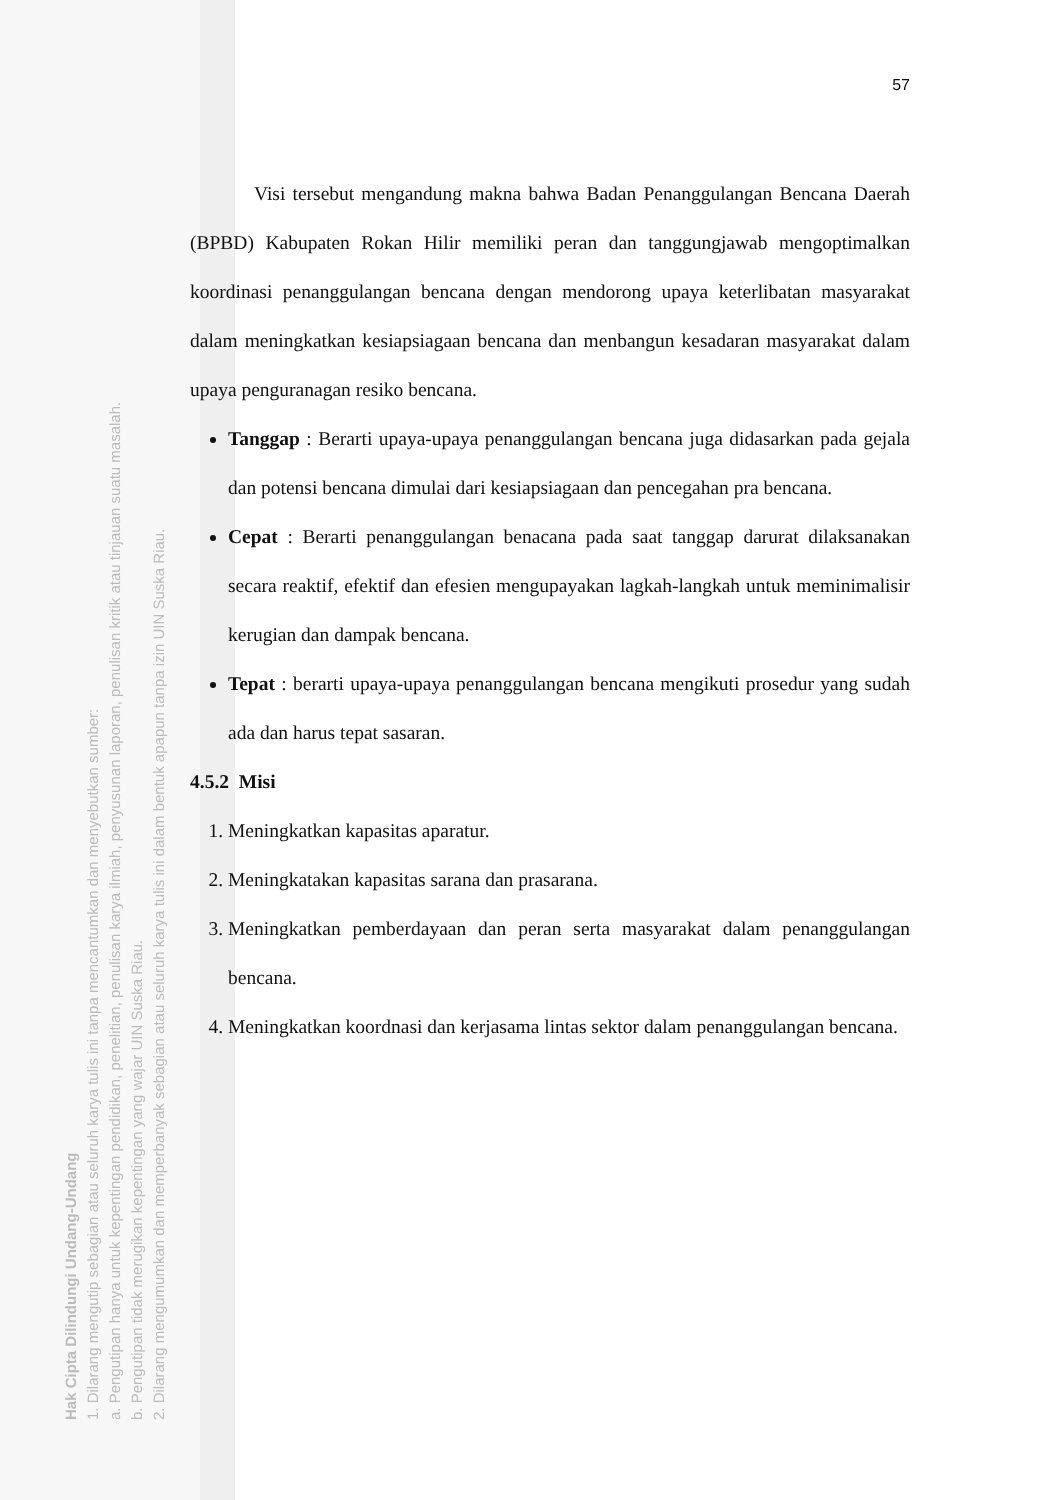Hak Cipta Dilindungi Undang-Undang
1. Dilarang mengutip sebagian atau seluruh karya tulis ini tanpa mencantumkan dan menyebutkan sumber:
a. Pengutipan hanya untuk kepentingan pendidikan, penelitian, penulisan karya ilmiah, penyusunan laporan, penulisan kritik atau tinjauan suatu masalah.
b. Pengutipan tidak merugikan kepentingan yang wajar UIN Suska Riau.
2. Dilarang mengumumkan dan memperbanyak sebagian atau seluruh karya tulis ini dalam bentuk apapun tanpa izin UIN Suska Riau.
57
Visi tersebut mengandung makna bahwa Badan Penanggulangan Bencana Daerah (BPBD) Kabupaten Rokan Hilir memiliki peran dan tanggungjawab mengoptimalkan koordinasi penanggulangan bencana dengan mendorong upaya keterlibatan masyarakat dalam meningkatkan kesiapsiagaan bencana dan menbangun kesadaran masyarakat dalam upaya penguranagan resiko bencana.
Tanggap : Berarti upaya-upaya penanggulangan bencana juga didasarkan pada gejala dan potensi bencana dimulai dari kesiapsiagaan dan pencegahan pra bencana.
Cepat : Berarti penanggulangan benacana pada saat tanggap darurat dilaksanakan secara reaktif, efektif dan efesien mengupayakan lagkah-langkah untuk meminimalisir kerugian dan dampak bencana.
Tepat : berarti upaya-upaya penanggulangan bencana mengikuti prosedur yang sudah ada dan harus tepat sasaran.
4.5.2 Misi
1. Meningkatkan kapasitas aparatur.
2. Meningkatakan kapasitas sarana dan prasarana.
3. Meningkatkan pemberdayaan dan peran serta masyarakat dalam penanggulangan bencana.
4. Meningkatkan koordnasi dan kerjasama lintas sektor dalam penanggulangan bencana.